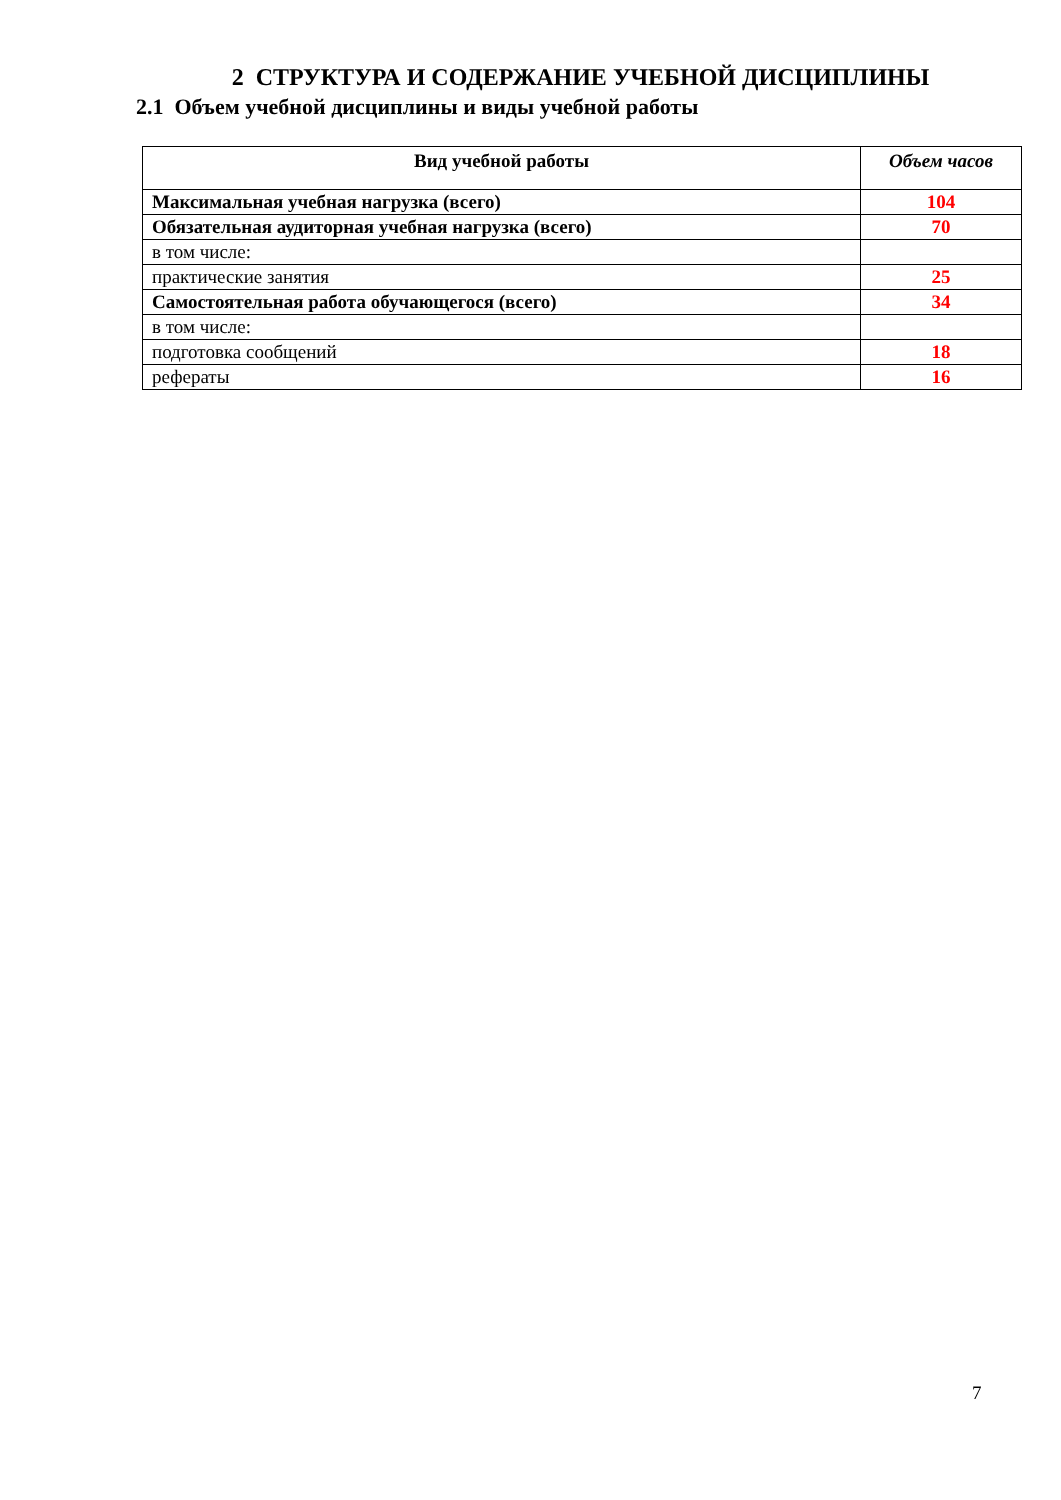2 СТРУКТУРА И СОДЕРЖАНИЕ УЧЕБНОЙ ДИСЦИПЛИНЫ
2.1 Объем учебной дисциплины и виды учебной работы
| Вид учебной работы | Объем часов |
| --- | --- |
| Максимальная учебная нагрузка (всего) | 104 |
| Обязательная аудиторная учебная нагрузка (всего) | 70 |
| в том числе: | |
| практические занятия | 25 |
| Самостоятельная работа обучающегося (всего) | 34 |
| в том числе: | |
| подготовка сообщений | 18 |
| рефераты | 16 |
7